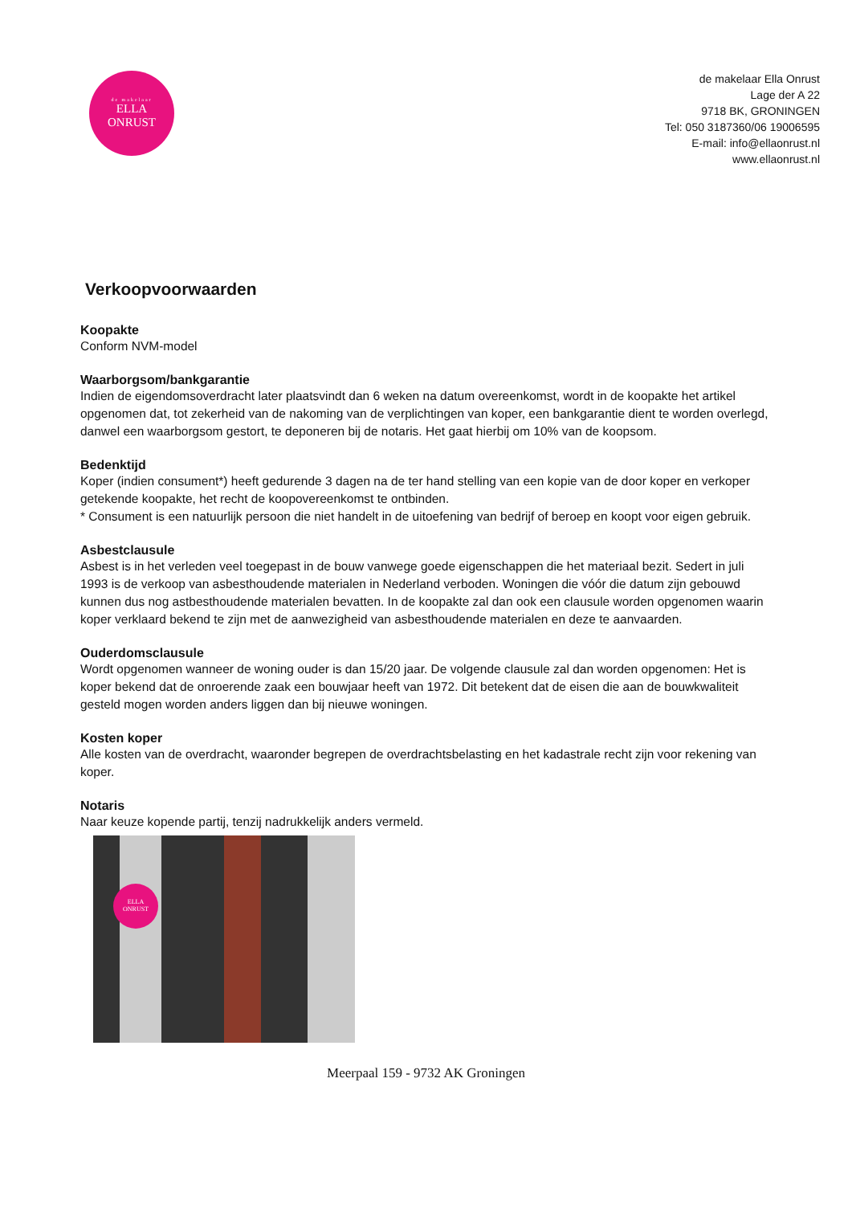de makelaar
ELLA
ONRUST
de makelaar Ella Onrust
Lage der A 22
9718 BK, GRONINGEN
Tel: 050 3187360/06 19006595
E-mail: info@ellaonrust.nl
www.ellaonrust.nl
Verkoopvoorwaarden
Koopakte
Conform NVM-model
Waarborgsom/bankgarantie
Indien de eigendomsoverdracht later plaatsvindt dan 6 weken na datum overeenkomst, wordt in de koopakte het artikel opgenomen dat, tot zekerheid van de nakoming van de verplichtingen van koper, een bankgarantie dient te worden overlegd, danwel een waarborgsom gestort, te deponeren bij de notaris. Het gaat hierbij om 10% van de koopsom.
Bedenktijd
Koper (indien consument*) heeft gedurende 3 dagen na de ter hand stelling van een kopie van de door koper en verkoper getekende koopakte, het recht de koopovereenkomst te ontbinden.
* Consument is een natuurlijk persoon die niet handelt in de uitoefening van bedrijf of beroep en koopt voor eigen gebruik.
Asbestclausule
Asbest is in het verleden veel toegepast in de bouw vanwege goede eigenschappen die het materiaal bezit. Sedert in juli 1993 is de verkoop van asbesthoudende materialen in Nederland verboden. Woningen die vóór die datum zijn gebouwd kunnen dus nog astbesthoudende materialen bevatten. In de koopakte zal dan ook een clausule worden opgenomen waarin koper verklaard bekend te zijn met de aanwezigheid van asbesthoudende materialen en deze te aanvaarden.
Ouderdomsclausule
Wordt opgenomen wanneer de woning ouder is dan 15/20 jaar. De volgende clausule zal dan worden opgenomen: Het is koper bekend dat de onroerende zaak een bouwjaar heeft van 1972. Dit betekent dat de eisen die aan de bouwkwaliteit gesteld mogen worden anders liggen dan bij nieuwe woningen.
Kosten koper
Alle kosten van de overdracht, waaronder begrepen de overdrachtsbelasting en het kadastrale recht zijn voor rekening van koper.
Notaris
Naar keuze kopende partij, tenzij nadrukkelijk anders vermeld.
ELLA
ONRUST
Meerpaal 159 - 9732 AK Groningen